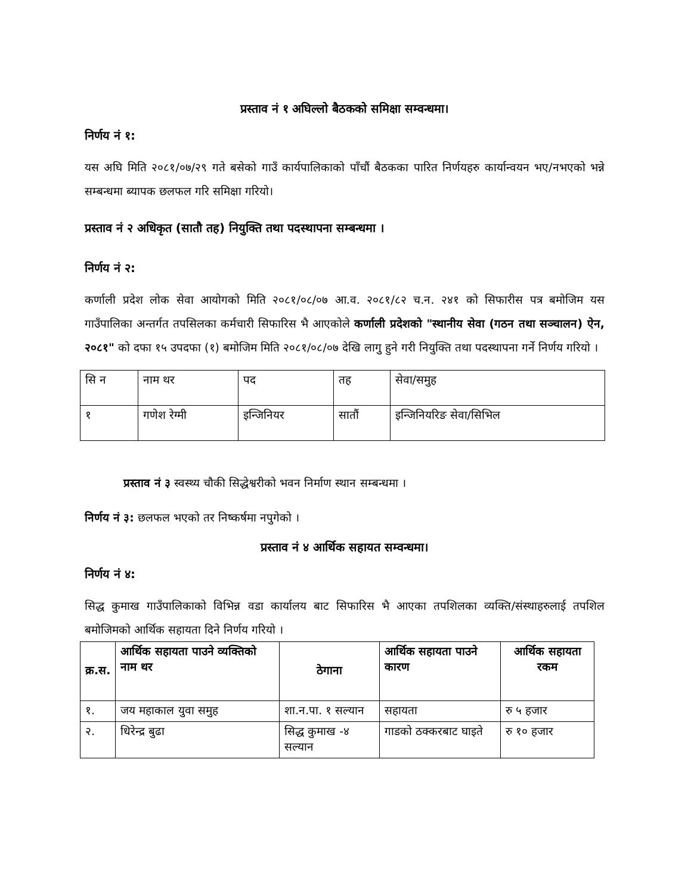प्रस्ताव नं १ अघिल्लो बैठकको समिक्षा सम्वन्धमा।
निर्णय नं १:
यस अघि मिति २०८१/०७/२९ गते बसेको गाउँ कार्यपालिकाको पाँचौं बैठकका पारित निर्णयहरु कार्यान्वयन भए/नभएको भन्ने सम्बन्धमा ब्यापक छलफल गरि समिक्षा गरियो।
प्रस्ताव नं २ अधिकृत (सातौ तह) नियुक्ति तथा पदस्थापना सम्बन्धमा ।
निर्णय नं २:
कर्णाली प्रदेश लोक सेवा आयोगको मिति २०८१/०८/०७ आ.व. २०८१/८२ च.न. २४१ को सिफारीस पत्र बमोजिम यस गाउँपालिका अन्तर्गत तपसिलका कर्मचारी सिफारिस भै आएकोले कर्णाली प्रदेशको "स्थानीय सेवा (गठन तथा सञ्चालन) ऐन, २०८१" को दफा १५ उपदफा (१) बमोजिम मिति २०८१/०८/०७ देखि लागु हुने गरी नियुक्ति तथा पदस्थापना गर्ने निर्णय गरियो ।
| सि न | नाम थर | पद | तह | सेवा/समुह |
| १ | गणेश रेग्मी | इन्जिनियर | सातौं | इन्जिनियरिङ सेवा/सिभिल |
प्रस्ताव नं ३ स्वस्थ्य चौकी सिद्धेश्वरीको भवन निर्माण स्थान सम्बन्धमा ।
निर्णय नं ३: छलफल भएको तर निष्कर्षमा नपुगेको ।
प्रस्ताव नं ४ आर्थिक सहायत सम्वन्धमा।
निर्णय नं ४:
सिद्ध कुमाख गाउँपालिकाको विभिन्न वडा कार्यालय बाट सिफारिस भै आएका तपशिलका व्यक्ति/संस्थाहरुलाई तपशिल बमोजिमको आर्थिक सहायता दिने निर्णय गरियो ।
| क्र.स. | आर्थिक सहायता पाउने व्यक्तिको नाम थर | ठेगाना | आर्थिक सहायता पाउने कारण | आर्थिक सहायता रकम |
| --- | --- | --- | --- | --- |
| १. | जय महाकाल युवा समुह | शा.न.पा. १ सल्यान | सहायता | रु ५ हजार |
| २. | धिरेन्द्र बुढा | सिद्ध कुमाख -४ सल्यान | गाडको ठक्करबाट घाइते | रु १० हजार |